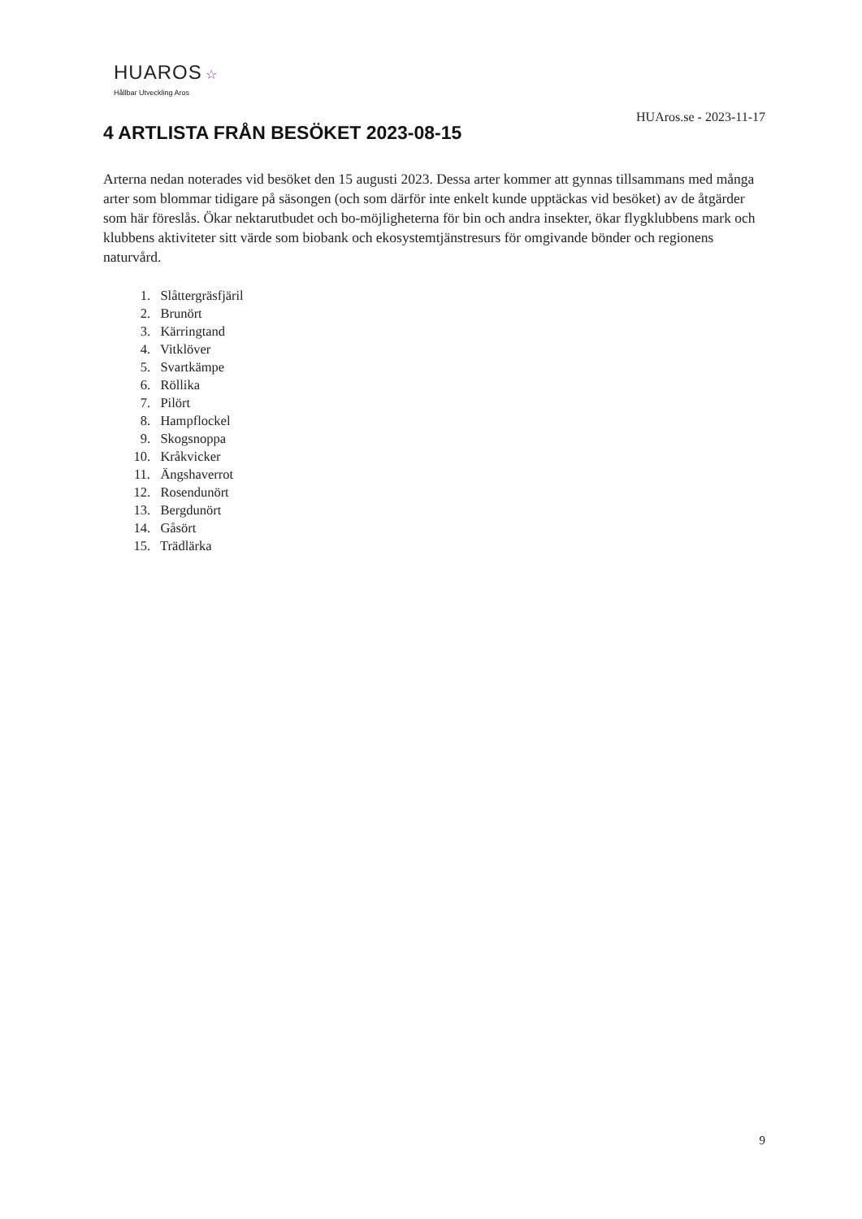HUAROS ☆
Hållbar Utveckling Aros
HUAros.se - 2023-11-17
4 ARTLISTA FRÅN BESÖKET 2023-08-15
Arterna nedan noterades vid besöket den 15 augusti 2023. Dessa arter kommer att gynnas tillsammans med många arter som blommar tidigare på säsongen (och som därför inte enkelt kunde upptäckas vid besöket) av de åtgärder som här föreslås. Ökar nektarutbudet och bo-möjligheterna för bin och andra insekter, ökar flygklubbens mark och klubbens aktiviteter sitt värde som biobank och ekosystemtjänstresurs för omgivande bönder och regionens naturvård.
1. Slåttergräsfjäril
2. Brunört
3. Kärringtand
4. Vitklöver
5. Svartkämpe
6. Röllika
7. Pilört
8. Hampflockel
9. Skogsnoppa
10. Kråkvicker
11. Ängshaverrot
12. Rosendunört
13. Bergdunört
14. Gåsört
15. Trädlärka
9